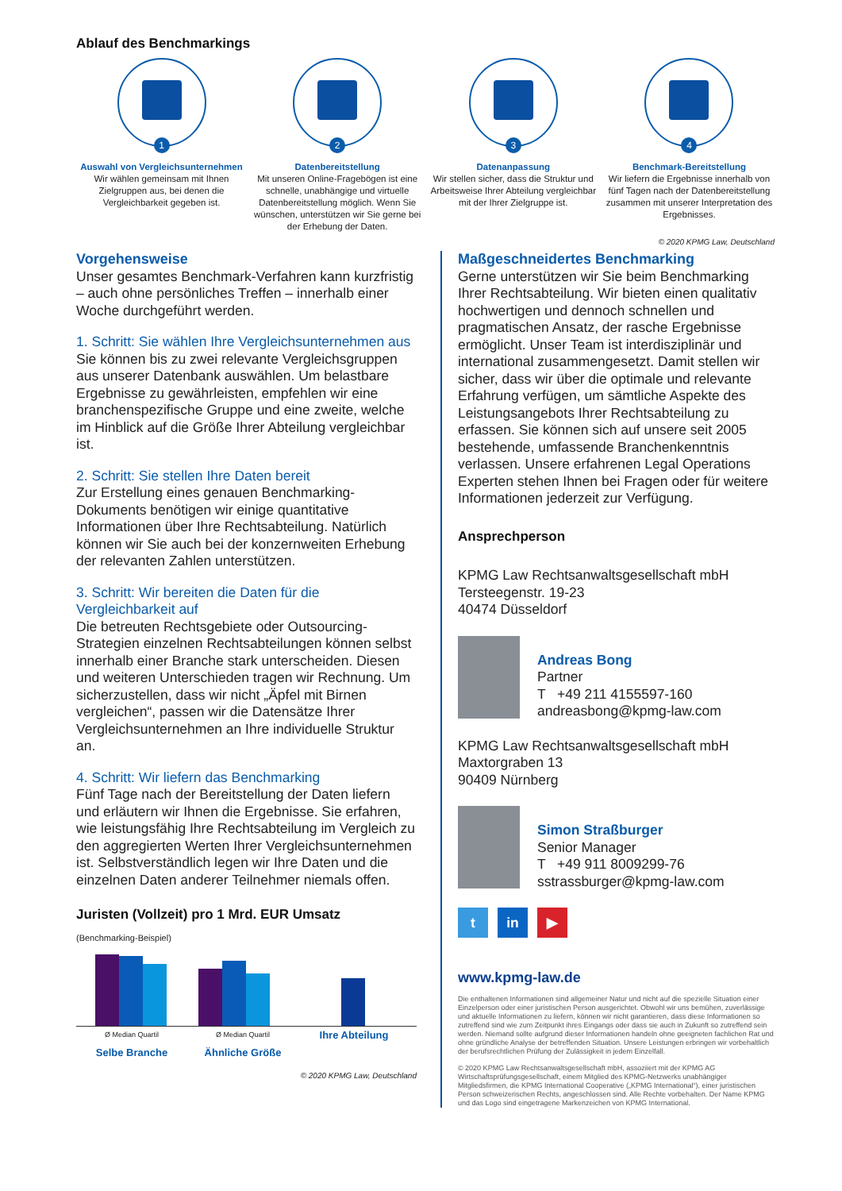Ablauf des Benchmarkings
1
Auswahl von Vergleichsunternehmen
Wir wählen gemeinsam mit Ihnen Zielgruppen aus, bei denen die Vergleichbarkeit gegeben ist.
2
Datenbereitstellung
Mit unseren Online-Fragebögen ist eine schnelle, unabhängige und virtuelle Datenbereitstellung möglich. Wenn Sie wünschen, unterstützen wir Sie gerne bei der Erhebung der Daten.
3
Datenanpassung
Wir stellen sicher, dass die Struktur und Arbeitsweise Ihrer Abteilung vergleichbar mit der Ihrer Zielgruppe ist.
4
Benchmark-Bereitstellung
Wir liefern die Ergebnisse innerhalb von fünf Tagen nach der Datenbereitstellung zusammen mit unserer Interpretation des Ergebnisses.
© 2020 KPMG Law, Deutschland
Vorgehensweise
Unser gesamtes Benchmark-Verfahren kann kurzfristig – auch ohne persönliches Treffen – innerhalb einer Woche durchgeführt werden.
1. Schritt: Sie wählen Ihre Vergleichsunternehmen aus
Sie können bis zu zwei relevante Vergleichsgruppen aus unserer Datenbank auswählen. Um belastbare Ergebnisse zu gewährleisten, empfehlen wir eine branchenspezifische Gruppe und eine zweite, welche im Hinblick auf die Größe Ihrer Abteilung vergleichbar ist.
2. Schritt: Sie stellen Ihre Daten bereit
Zur Erstellung eines genauen Benchmarking-Dokuments benötigen wir einige quantitative Informationen über Ihre Rechtsabteilung. Natürlich können wir Sie auch bei der konzernweiten Erhebung der relevanten Zahlen unterstützen.
3. Schritt: Wir bereiten die Daten für die Vergleichbarkeit auf
Die betreuten Rechtsgebiete oder Outsourcing-Strategien einzelnen Rechtsabteilungen können selbst innerhalb einer Branche stark unterscheiden. Diesen und weiteren Unterschieden tragen wir Rechnung. Um sicherzustellen, dass wir nicht „Äpfel mit Birnen vergleichen“, passen wir die Datensätze Ihrer Vergleichsunternehmen an Ihre individuelle Struktur an.
4. Schritt: Wir liefern das Benchmarking
Fünf Tage nach der Bereitstellung der Daten liefern und erläutern wir Ihnen die Ergebnisse. Sie erfahren, wie leistungsfähig Ihre Rechtsabteilung im Vergleich zu den aggregierten Werten Ihrer Vergleichsunternehmen ist. Selbstverständlich legen wir Ihre Daten und die einzelnen Daten anderer Teilnehmer niemals offen.
Juristen (Vollzeit) pro 1 Mrd. EUR Umsatz
(Benchmarking-Beispiel)
Ø Median Quartil
Selbe Branche
Ø Median Quartil
Ähnliche Größe
Ihre Abteilung
© 2020 KPMG Law, Deutschland
Maßgeschneidertes Benchmarking
Gerne unterstützen wir Sie beim Benchmarking Ihrer Rechtsabteilung. Wir bieten einen qualitativ hochwertigen und dennoch schnellen und pragmatischen Ansatz, der rasche Ergebnisse ermöglicht. Unser Team ist interdisziplinär und international zusammengesetzt. Damit stellen wir sicher, dass wir über die optimale und relevante Erfahrung verfügen, um sämtliche Aspekte des Leistungsangebots Ihrer Rechtsabteilung zu erfassen. Sie können sich auf unsere seit 2005 bestehende, umfassende Branchenkenntnis verlassen. Unsere erfahrenen Legal Operations Experten stehen Ihnen bei Fragen oder für weitere Informationen jederzeit zur Verfügung.
Ansprechperson
KPMG Law Rechtsanwaltsgesellschaft mbH
Tersteegenstr. 19-23
40474 Düsseldorf
Andreas Bong
Partner
T +49 211 4155597-160
andreasbong@kpmg-law.com
KPMG Law Rechtsanwaltsgesellschaft mbH
Maxtorgraben 13
90409 Nürnberg
Simon Straßburger
Senior Manager
T +49 911 8009299-76
sstrassburger@kpmg-law.com
t in ▶
www.kpmg-law.de
Die enthaltenen Informationen sind allgemeiner Natur und nicht auf die spezielle Situation einer Einzelperson oder einer juristischen Person ausgerichtet. Obwohl wir uns bemühen, zuverlässige und aktuelle Informationen zu liefern, können wir nicht garantieren, dass diese Informationen so zutreffend sind wie zum Zeitpunkt ihres Eingangs oder dass sie auch in Zukunft so zutreffend sein werden. Niemand sollte aufgrund dieser Informationen handeln ohne geeigneten fachlichen Rat und ohne gründliche Analyse der betreffenden Situation. Unsere Leistungen erbringen wir vorbehaltlich der berufsrechtlichen Prüfung der Zulässigkeit in jedem Einzelfall.
© 2020 KPMG Law Rechtsanwaltsgesellschaft mbH, assoziiert mit der KPMG AG Wirtschaftsprüfungsgesellschaft, einem Mitglied des KPMG-Netzwerks unabhängiger Mitgliedsfirmen, die KPMG International Cooperative („KPMG International“), einer juristischen Person schweizerischen Rechts, angeschlossen sind. Alle Rechte vorbehalten. Der Name KPMG und das Logo sind eingetragene Markenzeichen von KPMG International.